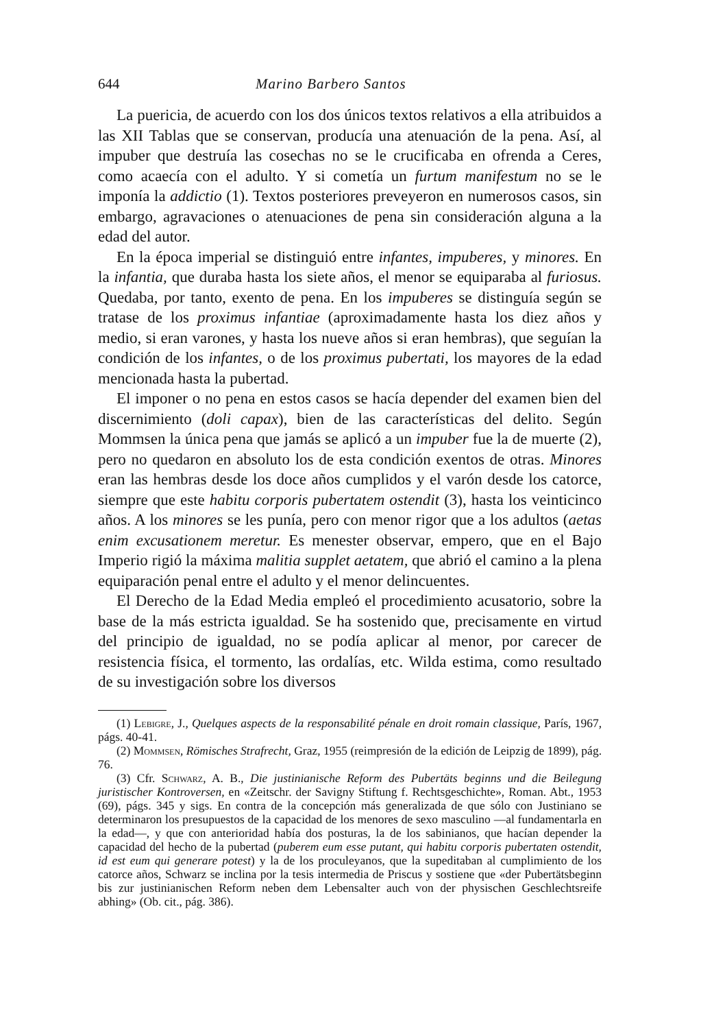644 Marino Barbero Santos
La puericia, de acuerdo con los dos únicos textos relativos a ella atribuidos a las XII Tablas que se conservan, producía una atenuación de la pena. Así, al impuber que destruía las cosechas no se le crucificaba en ofrenda a Ceres, como acaecía con el adulto. Y si cometía un furtum manifestum no se le imponía la addictio (1). Textos posteriores preveyeron en numerosos casos, sin embargo, agravaciones o atenuaciones de pena sin consideración alguna a la edad del autor.
En la época imperial se distinguió entre infantes, impuberes, y minores. En la infantia, que duraba hasta los siete años, el menor se equiparaba al furiosus. Quedaba, por tanto, exento de pena. En los impuberes se distinguía según se tratase de los proximus infantiae (aproximadamente hasta los diez años y medio, si eran varones, y hasta los nueve años si eran hembras), que seguían la condición de los infantes, o de los proximus pubertati, los mayores de la edad mencionada hasta la pubertad.
El imponer o no pena en estos casos se hacía depender del examen bien del discernimiento (doli capax), bien de las características del delito. Según Mommsen la única pena que jamás se aplicó a un impuber fue la de muerte (2), pero no quedaron en absoluto los de esta condición exentos de otras. Minores eran las hembras desde los doce años cumplidos y el varón desde los catorce, siempre que este habitu corporis pubertatem ostendit (3), hasta los veinticinco años. A los minores se les punía, pero con menor rigor que a los adultos (aetas enim excusationem meretur. Es menester observar, empero, que en el Bajo Imperio rigió la máxima malitia supplet aetatem, que abrió el camino a la plena equiparación penal entre el adulto y el menor delincuentes.
El Derecho de la Edad Media empleó el procedimiento acusatorio, sobre la base de la más estricta igualdad. Se ha sostenido que, precisamente en virtud del principio de igualdad, no se podía aplicar al menor, por carecer de resistencia física, el tormento, las ordalías, etc. Wilda estima, como resultado de su investigación sobre los diversos
(1) Lebigre, J., Quelques aspects de la responsabilité pénale en droit romain classique, París, 1967, págs. 40-41.
(2) Mommsen, Römisches Strafrecht, Graz, 1955 (reimpresión de la edición de Leipzig de 1899), pág. 76.
(3) Cfr. Schwarz, A. B., Die justinianische Reform des Pubertäts beginns und die Beilegung juristischer Kontroversen, en «Zeitschr. der Savigny Stiftung f. Rechtsgeschichte», Roman. Abt., 1953 (69), págs. 345 y sigs. En contra de la concepción más generalizada de que sólo con Justiniano se determinaron los presupuestos de la capacidad de los menores de sexo masculino —al fundamentarla en la edad—, y que con anterioridad había dos posturas, la de los sabinianos, que hacían depender la capacidad del hecho de la pubertad (puberem eum esse putant, qui habitu corporis pubertaten ostendit, id est eum qui generare potest) y la de los proculeyanos, que la supeditaban al cumplimiento de los catorce años, Schwarz se inclina por la tesis intermedia de Priscus y sostiene que «der Pubertätsbeginn bis zur justinianischen Reform neben dem Lebensalter auch von der physischen Geschlechtsreife abhing» (Ob. cit., pág. 386).